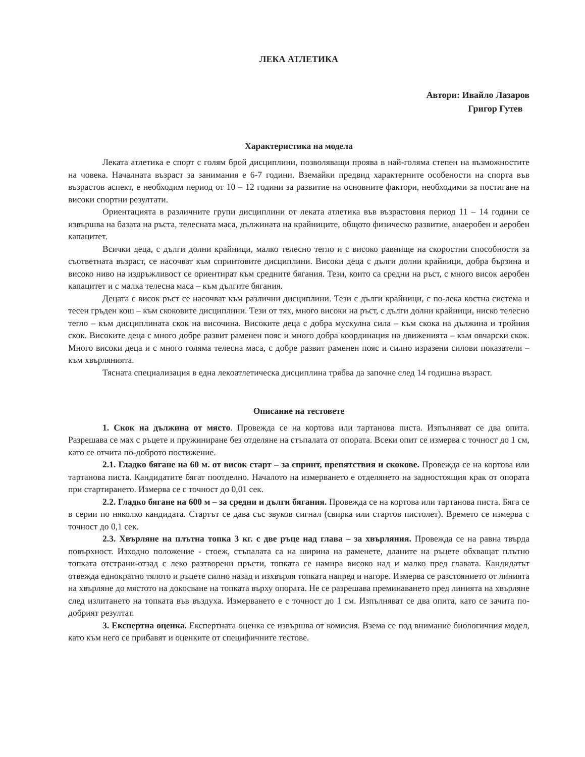ЛЕКА АТЛЕТИКА
Автори: Ивайло Лазаров
Григор Гутев
Характеристика на модела
Леката атлетика е спорт с голям брой дисциплини, позволяващи проява в най-голяма степен на възможностите на човека. Началната възраст за занимания е 6-7 години. Вземайки предвид характерните особености на спорта във възрастов аспект, е необходим период от 10 – 12 години за развитие на основните фактори, необходими за постигане на високи спортни резултати.
Ориентацията в различните групи дисциплини от леката атлетика във възрастовия период 11 – 14 години се извършва на базата на ръста, телесната маса, дължината на крайниците, общото физическо развитие, анаеробен и аеробен капацитет.
Всички деца, с дълги долни крайници, малко телесно тегло и с високо равнище на скоростни способности за съответната възраст, се насочват към спринтовите дисциплини. Високи деца с дълги долни крайници, добра бързина и високо ниво на издръжливост се ориентират към средните бягания. Тези, които са средни на ръст, с много висок аеробен капацитет и с малка телесна маса – към дългите бягания.
Децата с висок ръст се насочват към различни дисциплини. Тези с дълги крайници, с по-лека костна система и тесен гръден кош – към скоковите дисциплини. Тези от тях, много високи на ръст, с дълги долни крайници, ниско телесно тегло – към дисциплината скок на височина. Високите деца с добра мускулна сила – към скока на дължина и тройния скок. Високите деца с много добре развит раменен пояс и много добра координация на движенията – към овчарски скок. Много високи деца и с много голяма телесна маса, с добре развит раменен пояс и силно изразени силови показатели – към хвърлянията.
Тясната специализация в една лекоатлетическа дисциплина трябва да започне след 14 годишна възраст.
Описание на тестовете
1. Скок на дължина от място. Провежда се на кортова или тартанова писта. Изпълняват се два опита. Разрешава се мах с ръцете и пружиниране без отделяне на стъпалата от опората. Всеки опит се измерва с точност до 1 см, като се отчита по-доброто постижение.
2.1. Гладко бягане на 60 м. от висок старт – за спринт, препятствия и скокове. Провежда се на кортова или тартанова писта. Кандидатите бягат поотделно. Началото на измерването е отделянето на задностоящия крак от опората при стартирането. Измерва се с точност до 0,01 сек.
2.2. Гладко бягане на 600 м – за средни и дълги бягания. Провежда се на кортова или тартанова писта. Бяга се в серии по няколко кандидата. Стартът се дава със звуков сигнал (свирка или стартов пистолет). Времето се измерва с точност до 0,1 сек.
2.3. Хвърляне на плътна топка 3 кг. с две ръце над глава – за хвърляния. Провежда се на равна твърда повърхност. Изходно положение - стоеж, стъпалата са на ширина на раменете, дланите на ръцете обхващат плътно топката отстрани-отзад с леко разтворени пръсти, топката се намира високо над и малко пред главата. Кандидатът отвежда еднократно тялото и ръцете силно назад и изхвърля топката напред и нагоре. Измерва се разстоянието от линията на хвърляне до мястото на докосване на топката върху опората. Не се разрешава преминаването пред линията на хвърляне след излитането на топката във въздуха. Измерването е с точност до 1 см. Изпълняват се два опита, като се зачита по-добрият резултат.
3. Експертна оценка. Експертната оценка се извършва от комисия. Взема се под внимание биологичния модел, като към него се прибавят и оценките от специфичните тестове.